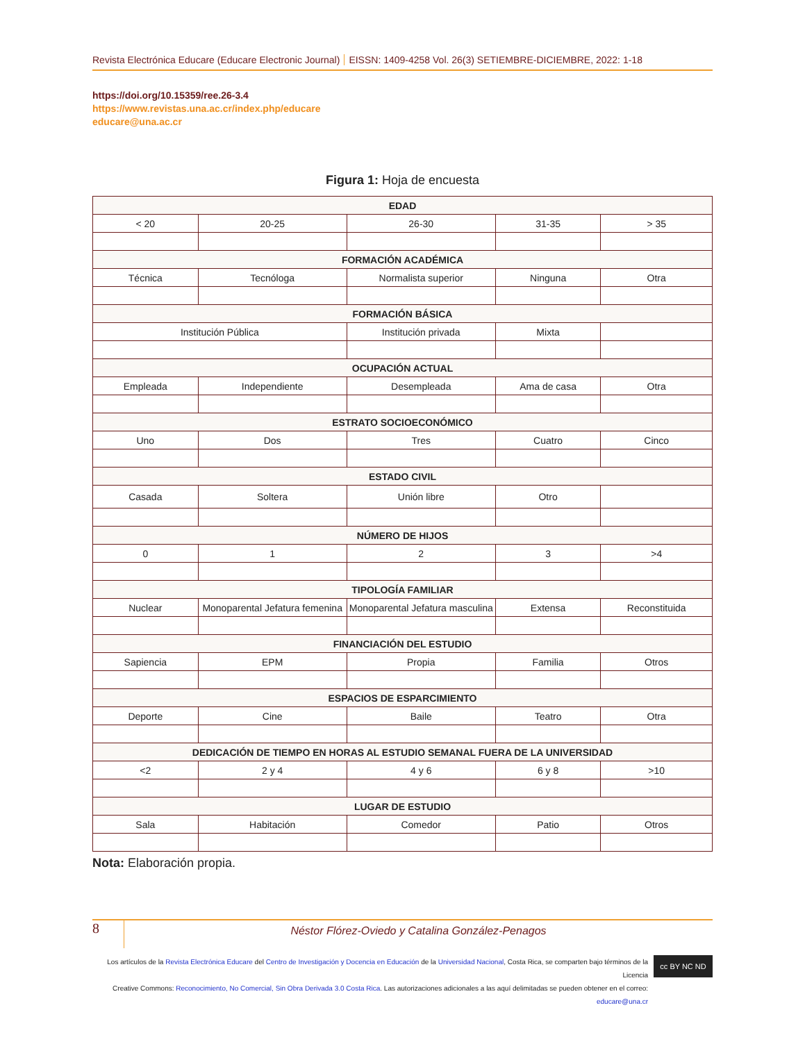Revista Electrónica Educare (Educare Electronic Journal) EISSN: 1409-4258 Vol. 26(3) SETIEMBRE-DICIEMBRE, 2022: 1-18
https://doi.org/10.15359/ree.26-3.4
https://www.revistas.una.ac.cr/index.php/educare
educare@una.ac.cr
Figura 1: Hoja de encuesta
| EDAD | | | | |
| --- | --- | --- | --- | --- |
| < 20 | 20-25 | 26-30 | 31-35 | > 35 |
| FORMACIÓN ACADÉMICA | | | | |
| Técnica | Tecnóloga | Normalista superior | Ninguna | Otra |
| FORMACIÓN BÁSICA | | | | |
| Institución Pública | | Institución privada | Mixta | |
| OCUPACIÓN ACTUAL | | | | |
| Empleada | Independiente | Desempleada | Ama de casa | Otra |
| ESTRATO SOCIOECONÓMICO | | | | |
| Uno | Dos | Tres | Cuatro | Cinco |
| ESTADO CIVIL | | | | |
| Casada | Soltera | Unión libre | Otro | |
| NÚMERO DE HIJOS | | | | |
| 0 | 1 | 2 | 3 | >4 |
| TIPOLOGÍA FAMILIAR | | | | |
| Nuclear | Monoparental Jefatura femenina | Monoparental Jefatura masculina | Extensa | Reconstituida |
| FINANCIACIÓN DEL ESTUDIO | | | | |
| Sapiencia | EPM | Propia | Familia | Otros |
| ESPACIOS DE ESPARCIMIENTO | | | | |
| Deporte | Cine | Baile | Teatro | Otra |
| DEDICACIÓN DE TIEMPO EN HORAS AL ESTUDIO SEMANAL FUERA DE LA UNIVERSIDAD | | | | |
| <2 | 2 y 4 | 4 y 6 | 6 y 8 | >10 |
| LUGAR DE ESTUDIO | | | | |
| Sala | Habitación | Comedor | Patio | Otros |
Nota: Elaboración propia.
8
Néstor Flórez-Oviedo y Catalina González-Penagos
Los artículos de la Revista Electrónica Educare del Centro de Investigación y Docencia en Educación de la Universidad Nacional, Costa Rica, se comparten bajo términos de la Licencia
Creative Commons: Reconocimiento, No Comercial, Sin Obra Derivada 3.0 Costa Rica. Las autorizaciones adicionales a las aquí delimitadas se pueden obtener en el correo: educare@una.cr
cc BY NC ND